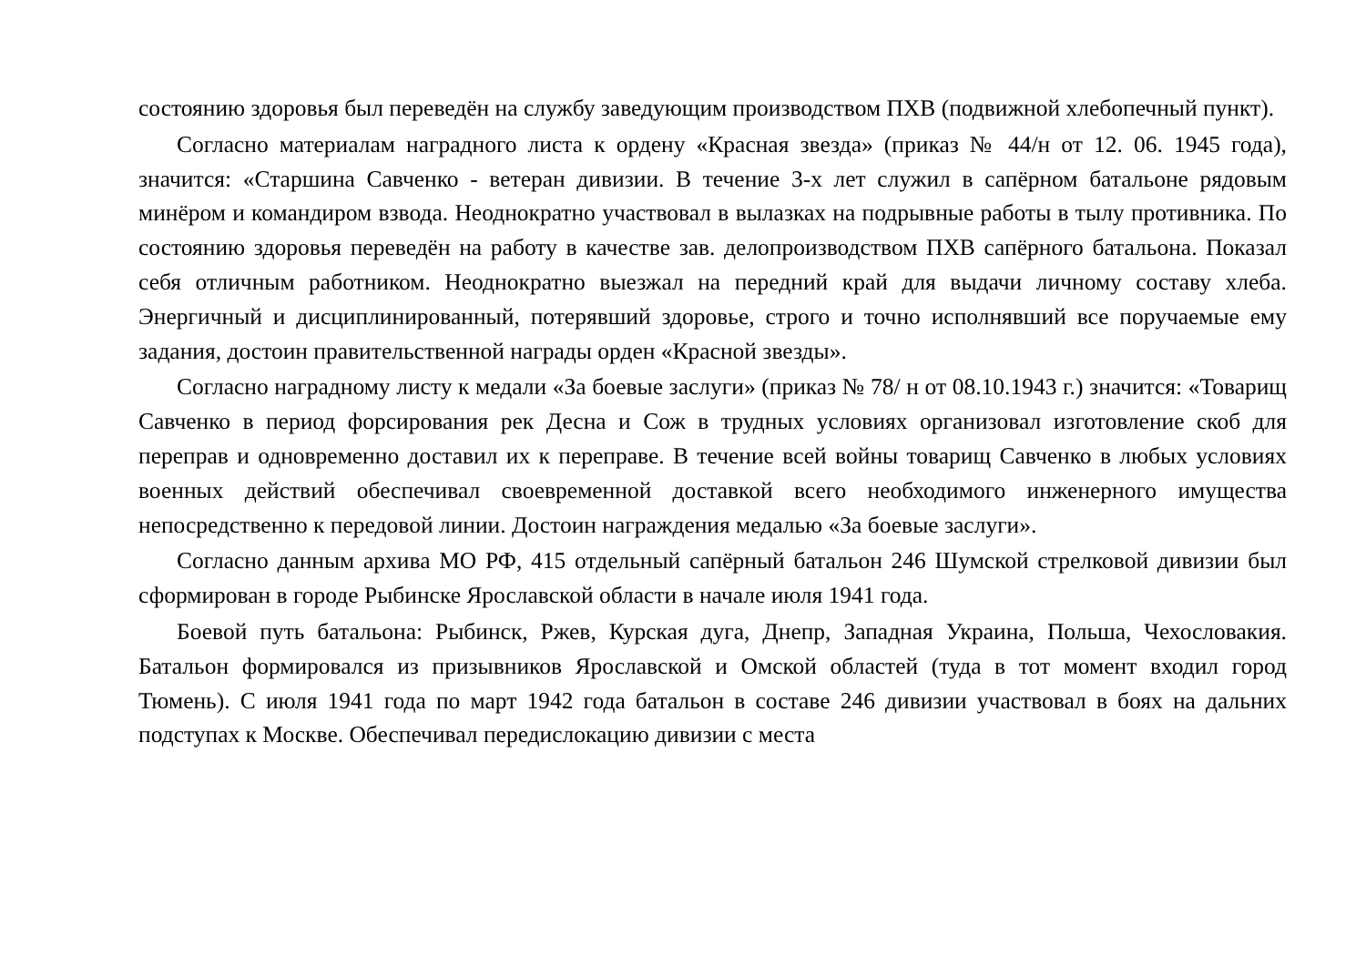состоянию здоровья был переведён на службу заведующим производством ПХВ (подвижной хлебопечный пункт).
Согласно материалам наградного листа к ордену «Красная звезда» (приказ № 44/н от 12. 06. 1945 года), значится: «Старшина Савченко - ветеран дивизии. В течение 3-х лет служил в сапёрном батальоне рядовым минёром и командиром взвода. Неоднократно участвовал в вылазках на подрывные работы в тылу противника. По состоянию здоровья переведён на работу в качестве зав. делопроизводством ПХВ сапёрного батальона. Показал себя отличным работником. Неоднократно выезжал на передний край для выдачи личному составу хлеба. Энергичный и дисциплинированный, потерявший здоровье, строго и точно исполнявший все поручаемые ему задания, достоин правительственной награды орден «Красной звезды».
Согласно наградному листу к медали «За боевые заслуги» (приказ № 78/ н от 08.10.1943 г.) значится: «Товарищ Савченко в период форсирования рек Десна и Сож в трудных условиях организовал изготовление скоб для переправ и одновременно доставил их к переправе. В течение всей войны товарищ Савченко в любых условиях военных действий обеспечивал своевременной доставкой всего необходимого инженерного имущества непосредственно к передовой линии. Достоин награждения медалью «За боевые заслуги».
Согласно данным архива МО РФ, 415 отдельный сапёрный батальон 246 Шумской стрелковой дивизии был сформирован в городе Рыбинске Ярославской области в начале июля 1941 года.
Боевой путь батальона: Рыбинск, Ржев, Курская дуга, Днепр, Западная Украина, Польша, Чехословакия. Батальон формировался из призывников Ярославской и Омской областей (туда в тот момент входил город Тюмень). С июля 1941 года по март 1942 года батальон в составе 246 дивизии участвовал в боях на дальних подступах к Москве. Обеспечивал передислокацию дивизии с места